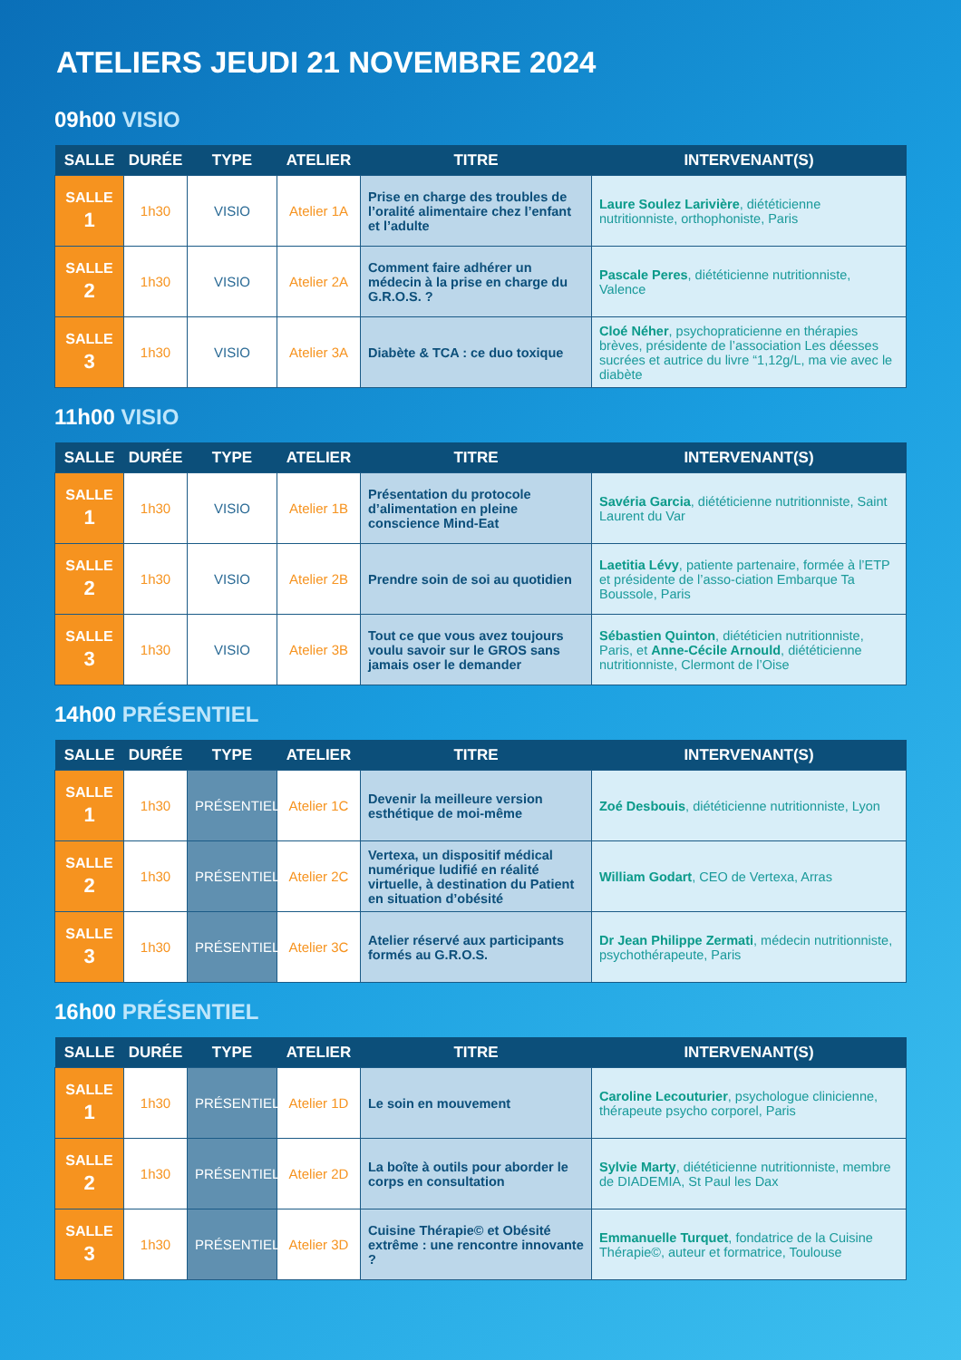ATELIERS JEUDI 21 NOVEMBRE 2024
09h00 VISIO
| SALLE | DURÉE | TYPE | ATELIER | TITRE | INTERVENANT(S) |
| --- | --- | --- | --- | --- | --- |
| SALLE 1 | 1h30 | VISIO | Atelier 1A | Prise en charge des troubles de l’oralité alimentaire chez l’enfant et l’adulte | Laure Soulez Larivière , diététicienne nutritionniste, orthophoniste, Paris |
| SALLE 2 | 1h30 | VISIO | Atelier 2A | Comment faire adhérer un médecin à la prise en charge du G.R.O.S. ? | Pascale Peres , diététicienne nutritionniste, Valence |
| SALLE 3 | 1h30 | VISIO | Atelier 3A | Diabète & TCA : ce duo toxique | Cloé Néher , psychopraticienne en thérapies brèves, présidente de l’association Les déesses sucrées et autrice du livre “1,12g/L, ma vie avec le diabète |
11h00 VISIO
| SALLE | DURÉE | TYPE | ATELIER | TITRE | INTERVENANT(S) |
| --- | --- | --- | --- | --- | --- |
| SALLE 1 | 1h30 | VISIO | Atelier 1B | Présentation du protocole d’alimentation en pleine conscience Mind-Eat | Savéria Garcia , diététicienne nutritionniste, Saint Laurent du Var |
| SALLE 2 | 1h30 | VISIO | Atelier 2B | Prendre soin de soi au quotidien | Laetitia Lévy , patiente partenaire, formée à l’ETP et présidente de l’asso-ciation Embarque Ta Boussole, Paris |
| SALLE 3 | 1h30 | VISIO | Atelier 3B | Tout ce que vous avez toujours voulu savoir sur le GROS sans jamais oser le demander | Sébastien Quinton , diététicien nutritionniste, Paris, et Anne-Cécile Arnould , diététicienne nutritionniste, Clermont de l’Oise |
14h00 PRÉSENTIEL
| SALLE | DURÉE | TYPE | ATELIER | TITRE | INTERVENANT(S) |
| --- | --- | --- | --- | --- | --- |
| SALLE 1 | 1h30 | PRÉSENTIEL | Atelier 1C | Devenir la meilleure version esthétique de moi-même | Zoé Desbouis , diététicienne nutritionniste, Lyon |
| SALLE 2 | 1h30 | PRÉSENTIEL | Atelier 2C | Vertexa, un dispositif médical numérique ludifié en réalité virtuelle, à destination du Patient en situation d’obésité | William Godart , CEO de Vertexa, Arras |
| SALLE 3 | 1h30 | PRÉSENTIEL | Atelier 3C | Atelier réservé aux participants formés au G.R.O.S. | Dr Jean Philippe Zermati , médecin nutritionniste, psychothérapeute, Paris |
16h00 PRÉSENTIEL
| SALLE | DURÉE | TYPE | ATELIER | TITRE | INTERVENANT(S) |
| --- | --- | --- | --- | --- | --- |
| SALLE 1 | 1h30 | PRÉSENTIEL | Atelier 1D | Le soin en mouvement | Caroline Lecouturier , psychologue clinicienne, thérapeute psycho corporel, Paris |
| SALLE 2 | 1h30 | PRÉSENTIEL | Atelier 2D | La boîte à outils pour aborder le corps en consultation | Sylvie Marty , diététicienne nutritionniste, membre de DIADEMIA, St Paul les Dax |
| SALLE 3 | 1h30 | PRÉSENTIEL | Atelier 3D | Cuisine Thérapie© et Obésité extrême : une rencontre innovante ? | Emmanuelle Turquet , fondatrice de la Cuisine Thérapie©, auteur et formatrice, Toulouse |